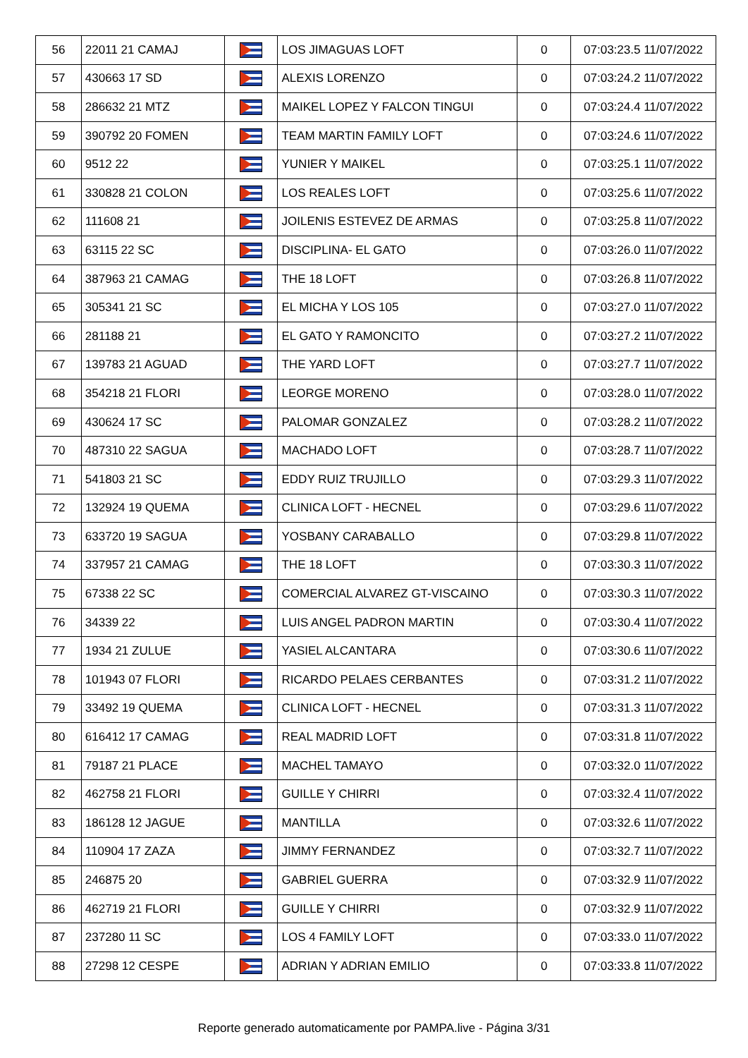| 56 | 22011 21 CAMAJ | | LOS JIMAGUAS LOFT | 0 | 07:03:23.5 11/07/2022 |
| 57 | 430663 17 SD | | ALEXIS LORENZO | 0 | 07:03:24.2 11/07/2022 |
| 58 | 286632 21 MTZ | | MAIKEL LOPEZ Y FALCON TINGUI | 0 | 07:03:24.4 11/07/2022 |
| 59 | 390792 20 FOMEN | | TEAM MARTIN FAMILY LOFT | 0 | 07:03:24.6 11/07/2022 |
| 60 | 9512 22 | | YUNIER Y MAIKEL | 0 | 07:03:25.1 11/07/2022 |
| 61 | 330828 21 COLON | | LOS REALES LOFT | 0 | 07:03:25.6 11/07/2022 |
| 62 | 111608 21 | | JOILENIS ESTEVEZ DE ARMAS | 0 | 07:03:25.8 11/07/2022 |
| 63 | 63115 22 SC | | DISCIPLINA- EL GATO | 0 | 07:03:26.0 11/07/2022 |
| 64 | 387963 21 CAMAG | | THE 18 LOFT | 0 | 07:03:26.8 11/07/2022 |
| 65 | 305341 21 SC | | EL MICHA Y LOS 105 | 0 | 07:03:27.0 11/07/2022 |
| 66 | 281188 21 | | EL GATO Y RAMONCITO | 0 | 07:03:27.2 11/07/2022 |
| 67 | 139783 21 AGUAD | | THE YARD LOFT | 0 | 07:03:27.7 11/07/2022 |
| 68 | 354218 21 FLORI | | LEORGE MORENO | 0 | 07:03:28.0 11/07/2022 |
| 69 | 430624 17 SC | | PALOMAR GONZALEZ | 0 | 07:03:28.2 11/07/2022 |
| 70 | 487310 22 SAGUA | | MACHADO LOFT | 0 | 07:03:28.7 11/07/2022 |
| 71 | 541803 21 SC | | EDDY RUIZ TRUJILLO | 0 | 07:03:29.3 11/07/2022 |
| 72 | 132924 19 QUEMA | | CLINICA LOFT - HECNEL | 0 | 07:03:29.6 11/07/2022 |
| 73 | 633720 19 SAGUA | | YOSBANY CARABALLO | 0 | 07:03:29.8 11/07/2022 |
| 74 | 337957 21 CAMAG | | THE 18 LOFT | 0 | 07:03:30.3 11/07/2022 |
| 75 | 67338 22 SC | | COMERCIAL ALVAREZ GT-VISCAINO | 0 | 07:03:30.3 11/07/2022 |
| 76 | 34339 22 | | LUIS ANGEL PADRON MARTIN | 0 | 07:03:30.4 11/07/2022 |
| 77 | 1934 21 ZULUE | | YASIEL ALCANTARA | 0 | 07:03:30.6 11/07/2022 |
| 78 | 101943 07 FLORI | | RICARDO PELAES CERBANTES | 0 | 07:03:31.2 11/07/2022 |
| 79 | 33492 19 QUEMA | | CLINICA LOFT - HECNEL | 0 | 07:03:31.3 11/07/2022 |
| 80 | 616412 17 CAMAG | | REAL MADRID LOFT | 0 | 07:03:31.8 11/07/2022 |
| 81 | 79187 21 PLACE | | MACHEL TAMAYO | 0 | 07:03:32.0 11/07/2022 |
| 82 | 462758 21 FLORI | | GUILLE Y CHIRRI | 0 | 07:03:32.4 11/07/2022 |
| 83 | 186128 12 JAGUE | | MANTILLA | 0 | 07:03:32.6 11/07/2022 |
| 84 | 110904 17 ZAZA | | JIMMY FERNANDEZ | 0 | 07:03:32.7 11/07/2022 |
| 85 | 246875 20 | | GABRIEL GUERRA | 0 | 07:03:32.9 11/07/2022 |
| 86 | 462719 21 FLORI | | GUILLE Y CHIRRI | 0 | 07:03:32.9 11/07/2022 |
| 87 | 237280 11 SC | | LOS 4 FAMILY LOFT | 0 | 07:03:33.0 11/07/2022 |
| 88 | 27298 12 CESPE | | ADRIAN Y ADRIAN EMILIO | 0 | 07:03:33.8 11/07/2022 |
Reporte generado automaticamente por PAMPA.live - Página 3/31